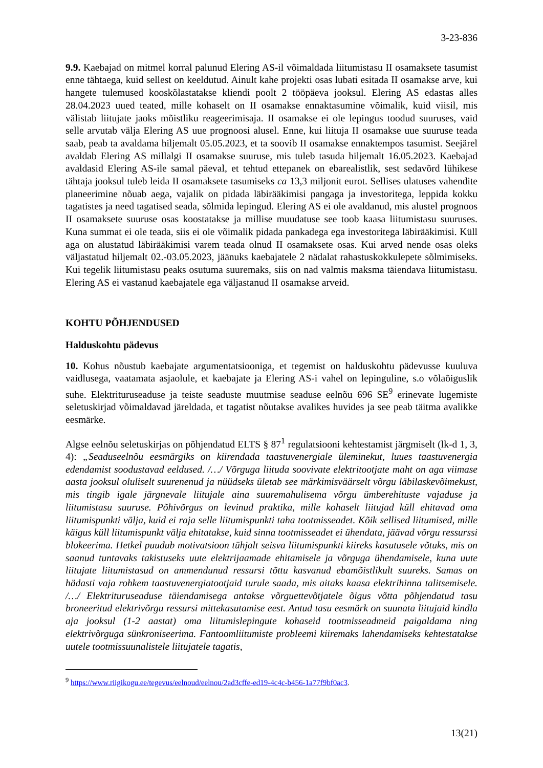3-23-836
9.9. Kaebajad on mitmel korral palunud Elering AS-il võimaldada liitumistasu II osamaksete tasumist enne tähtaega, kuid sellest on keeldutud. Ainult kahe projekti osas lubati esitada II osamakse arve, kui hangete tulemused kooskõlastatakse kliendi poolt 2 tööpäeva jooksul. Elering AS edastas alles 28.04.2023 uued teated, mille kohaselt on II osamakse ennaktasumine võimalik, kuid viisil, mis välistab liitujate jaoks mõistliku reageerimisaja. II osamakse ei ole lepingus toodud suuruses, vaid selle arvutab välja Elering AS uue prognoosi alusel. Enne, kui liituja II osamakse uue suuruse teada saab, peab ta avaldama hiljemalt 05.05.2023, et ta soovib II osamakse ennaktempos tasumist. Seejärel avaldab Elering AS millalgi II osamakse suuruse, mis tuleb tasuda hiljemalt 16.05.2023. Kaebajad avaldasid Elering AS-ile samal päeval, et tehtud ettepanek on ebarealistlik, sest sedavõrd lühikese tähtaja jooksul tuleb leida II osamaksete tasumiseks ca 13,3 miljonit eurot. Sellises ulatuses vahendite planeerimine nõuab aega, vajalik on pidada läbirääkimisi pangaga ja investoritega, leppida kokku tagatistes ja need tagatised seada, sõlmida lepingud. Elering AS ei ole avaldanud, mis alustel prognoos II osamaksete suuruse osas koostatakse ja millise muudatuse see toob kaasa liitumistasu suuruses. Kuna summat ei ole teada, siis ei ole võimalik pidada pankadega ega investoritega läbirääkimisi. Küll aga on alustatud läbirääkimisi varem teada olnud II osamaksete osas. Kui arved nende osas oleks väljastatud hiljemalt 02.-03.05.2023, jäänuks kaebajatele 2 nädalat rahastuskokkulepete sõlmimiseks. Kui tegelik liitumistasu peaks osutuma suuremaks, siis on nad valmis maksma täiendava liitumistasu. Elering AS ei vastanud kaebajatele ega väljastanud II osamakse arveid.
KOHTU PÕHJENDUSED
Halduskohtu pädevus
10. Kohus nõustub kaebajate argumentatsiooniga, et tegemist on halduskohtu pädevusse kuuluva vaidlusega, vaatamata asjaolule, et kaebajate ja Elering AS-i vahel on lepinguline, s.o võlaõiguslik suhe. Elektrituruseaduse ja teiste seaduste muutmise seaduse eelnõu 696 SE<sup>9</sup> erinevate lugemiste seletuskirjad võimaldavad järeldada, et tagatist nõutakse avalikes huvides ja see peab täitma avalikke eesmärke.
Algse eelnõu seletuskirjas on põhjendatud ELTS § 87<sup>1</sup> regulatsiooni kehtestamist järgmiselt (lk-d 1, 3, 4): „Seaduseelnõu eesmärgiks on kiirendada taastuvenergiale üleminekut, luues taastuvenergia edendamist soodustavad eeldused. /…/ Võrguga liituda soovivate elektritootjate maht on aga viimase aasta jooksul oluliselt suurenenud ja nüüdseks ületab see märkimisväärselt võrgu läbilaskevõimekust, mis tingib igale järgnevale liitujale aina suuremahulisema võrgu ümberehituste vajaduse ja liitumistasu suuruse. Põhivõrgus on levinud praktika, mille kohaselt liitujad küll ehitavad oma liitumispunkti välja, kuid ei raja selle liitumispunkti taha tootmisseadet. Kõik sellised liitumised, mille käigus küll liitumispunkt välja ehitatakse, kuid sinna tootmisseadet ei ühendata, jäävad võrgu ressurssi blokeerima. Hetkel puudub motivatsioon tühjalt seisva liitumispunkti kiireks kasutusele võtuks, mis on saanud tuntavaks takistuseks uute elektrijaamade ehitamisele ja võrguga ühendamisele, kuna uute liitujate liitumistasud on ammendunud ressursi tõttu kasvanud ebamõistlikult suureks. Samas on hädasti vaja rohkem taastuvenergiatootjaid turule saada, mis aitaks kaasa elektrihinna talitsemisele. /…/ Elektrituruseaduse täiendamisega antakse võrguettevõtjatele õigus võtta põhjendatud tasu broneeritud elektrivõrgu ressursi mittekasutamise eest. Antud tasu eesmärk on suunata liitujaid kindla aja jooksul (1-2 aastat) oma liitumislepingute kohaseid tootmisseadmeid paigaldama ning elektrivõrguga sünkroniseerima. Fantoomliitumiste probleemi kiiremaks lahendamiseks kehtestatakse uutele tootmissuunalistele liitujatele tagatis,
<sup>9</sup> https://www.riigikogu.ee/tegevus/eelnoud/eelnou/2ad3cffe-ed19-4c4c-b456-1a77f9bf0ac3.
13(21)